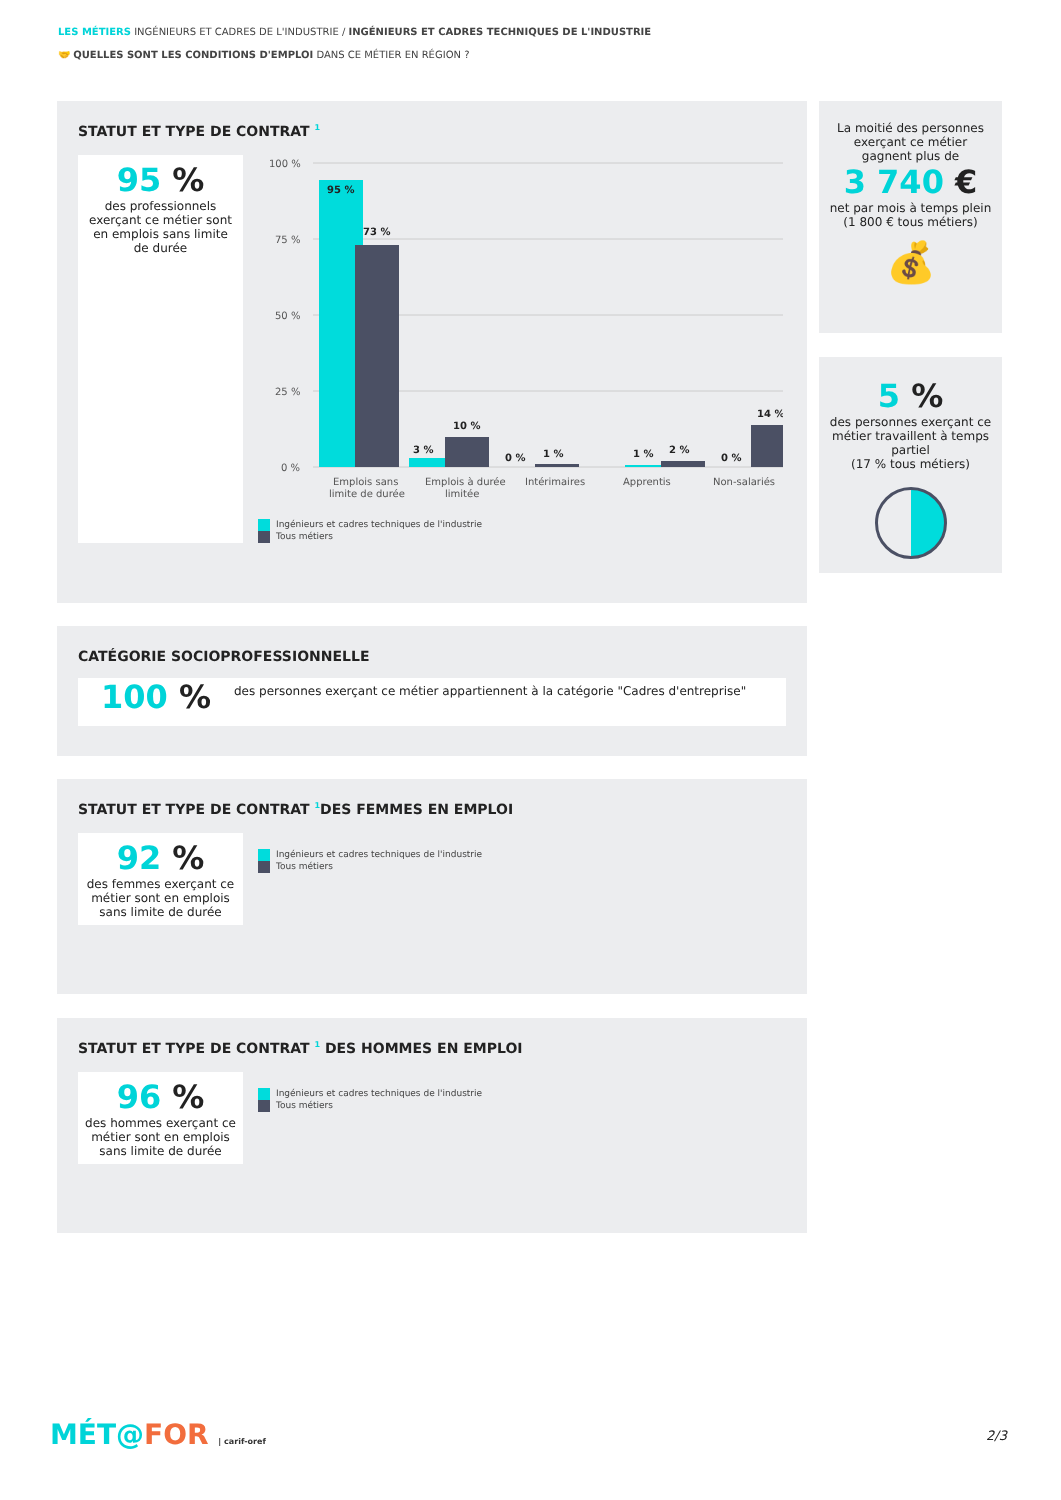LES MÉTIERS INGÉNIEURS ET CADRES DE L'INDUSTRIE / INGÉNIEURS ET CADRES TECHNIQUES DE L'INDUSTRIE
🤝 QUELLES SONT LES CONDITIONS D'EMPLOI DANS CE MÉTIER EN RÉGION ?
STATUT ET TYPE DE CONTRAT <sup>1</sup>
95 %
des professionnels exerçant ce métier sont en emplois sans limite de durée
100 %
75 %
50 %
25 %
0 %
95 %
73 %
3 %
10 %
0 %
1 %
1 %
2 %
0 %
14 %
Emplois sans
limite de durée
Emplois à durée
limitée
Intérimaires
Apprentis
Non-salariés
Ingénieurs et cadres techniques de l'industrie
Tous métiers
La moitié des personnes exerçant ce métier gagnent plus de
3 740 €
net par mois à temps plein
(1 800 € tous métiers)
💰
5 %
des personnes exerçant ce métier travaillent à temps partiel
(17 % tous métiers)
CATÉGORIE SOCIOPROFESSIONNELLE
100 %
des personnes exerçant ce métier appartiennent à la catégorie "Cadres d'entreprise"
STATUT ET TYPE DE CONTRAT <sup>1</sup>DES FEMMES EN EMPLOI
92 %
des femmes exerçant ce métier sont en emplois sans limite de durée
Ingénieurs et cadres techniques de l'industrie
Tous métiers
STATUT ET TYPE DE CONTRAT <sup>1</sup> DES HOMMES EN EMPLOI
96 %
des hommes exerçant ce métier sont en emplois sans limite de durée
Ingénieurs et cadres techniques de l'industrie
Tous métiers
MÉT@FOR | carif-oref 2/3